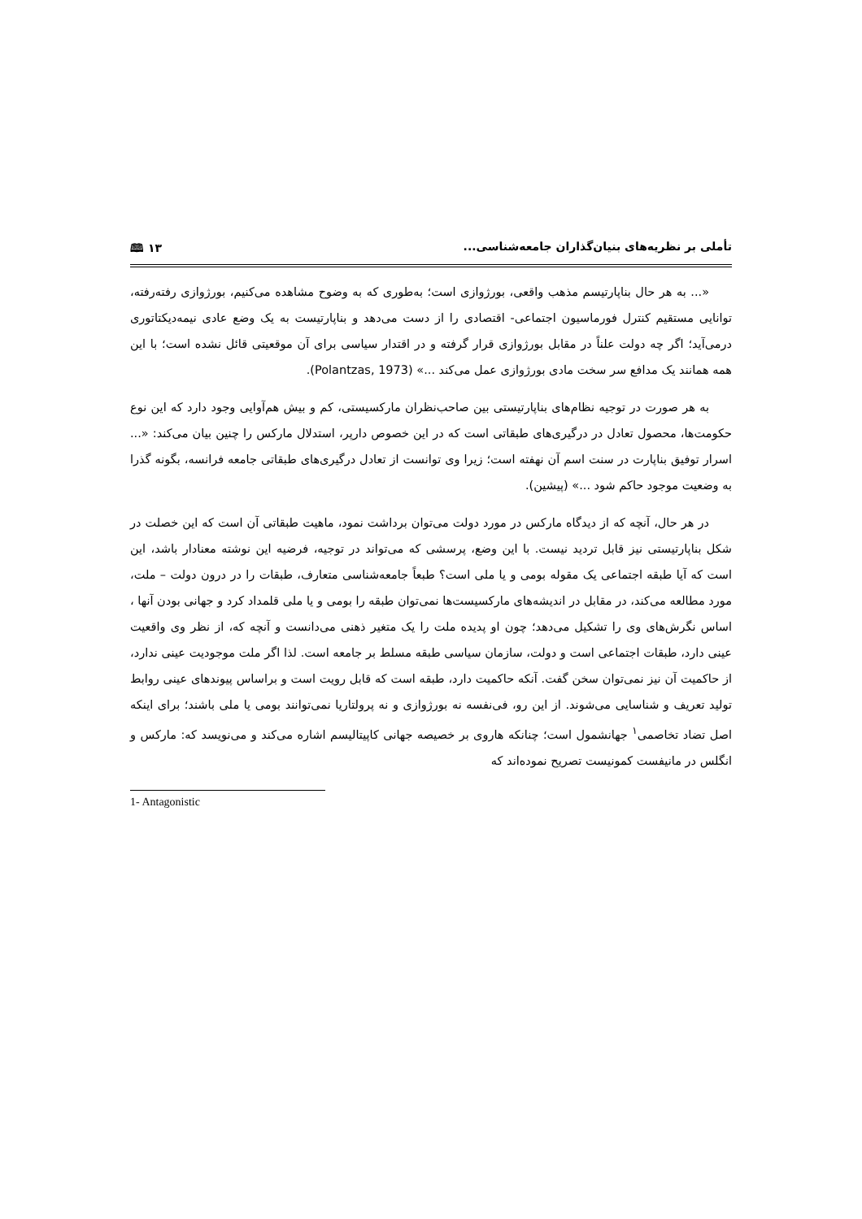تأملی بر نظریه‌های بنیان‌گذاران جامعه‌شناسی... ۱۳ 🕮
«... به هر حال بناپارتیسم مذهب واقعی، بورژوازی است؛ به‌طوری که به وضوح مشاهده می‌کنیم، بورژوازی رفته‌رفته، توانایی مستقیم کنترل فورماسیون اجتماعی- اقتصادی را از دست می‌دهد و بناپارتیست به یک وضع عادی نیمه‌دیکتاتوری درمی‌آید؛ اگر چه دولت علناً در مقابل بورژوازی قرار گرفته و در اقتدار سیاسی برای آن موقعیتی قائل نشده است؛ با این همه همانند یک مدافع سر سخت مادی بورژوازی عمل می‌کند ...» (Polantzas, 1973).
به هر صورت در توجیه نظام‌های بناپارتیستی بین صاحب‌نظران مارکسیستی، کم و بیش هم‌آوایی وجود دارد که این نوع حکومت‌ها، محصول تعادل در درگیری‌های طبقاتی است که در این خصوص دارپر، استدلال مارکس را چنین بیان می‌کند: «... اسرار توفیق بناپارت در سنت اسم آن نهفته است؛ زیرا وی توانست از تعادل درگیری‌های طبقاتی جامعه فرانسه، بگونه گذرا به وضعیت موجود حاکم شود ...» (پیشین).
در هر حال، آنچه که از دیدگاه مارکس در مورد دولت می‌توان برداشت نمود، ماهیت طبقاتی آن است که این خصلت در شکل بناپارتیستی نیز قابل تردید نیست. با این وضع، پرسشی که می‌تواند در توجیه، فرضیه این نوشته معنادار باشد، این است که آیا طبقه اجتماعی یک مقوله بومی و یا ملی است؟ طبعاً جامعه‌شناسی متعارف، طبقات را در درون دولت – ملت، مورد مطالعه می‌کند، در مقابل در اندیشه‌های مارکسیست‌ها نمی‌توان طبقه را بومی و یا ملی قلمداد کرد و جهانی بودن آنها ، اساس نگرش‌های وی را تشکیل می‌دهد؛ چون او پدیده ملت را یک متغیر ذهنی می‌دانست و آنچه که، از نظر وی واقعیت عینی دارد، طبقات اجتماعی است و دولت، سازمان سیاسی طبقه مسلط بر جامعه است. لذا اگر ملت موجودیت عینی ندارد، از حاکمیت آن نیز نمی‌توان سخن گفت. آنکه حاکمیت دارد، طبقه است که قابل رویت است و براساس پیوندهای عینی روابط تولید تعریف و شناسایی می‌شوند. از این رو، فی‌نفسه نه بورژوازی و نه پرولتاریا نمی‌توانند بومی یا ملی باشند؛ برای اینکه اصل تضاد تخاصمی<sup>۱</sup> جهانشمول است؛ چنانکه هاروی بر خصیصه جهانی کاپیتالیسم اشاره می‌کند و می‌نویسد که: مارکس و انگلس در مانیفست کمونیست تصریح نموده‌اند که
1- Antagonistic